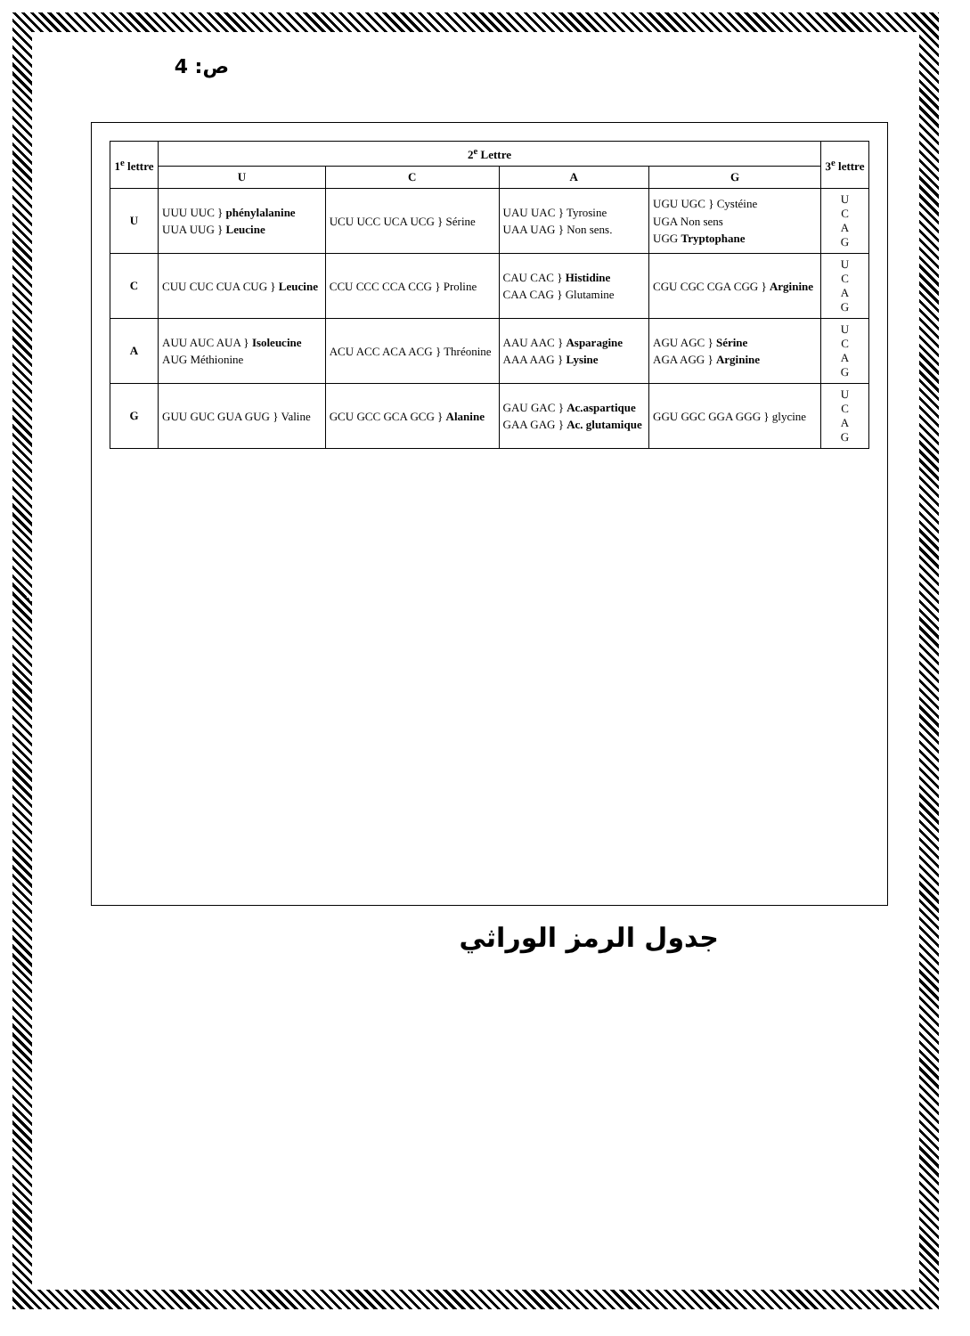ص: 4
| 1<sup>e</sup> lettre | 2<sup>e</sup> Lettre | | | | 3<sup>e</sup> lettre |
| --- | --- | --- | --- | --- | --- |
| | U | C | A | G | |
| U | UUU UUC } phénylalanine UUA UUG } Leucine | UCU UCC UCA UCG } Sérine | UAU UAC } Tyrosine UAA UAG } Non sens. | UGU UGC } Cystéine UGA Non sens UGG Tryptophane | U C A G |
| C | CUU CUC CUA CUG } Leucine | CCU CCC CCA CCG } Proline | CAU CAC } Histidine CAA CAG } Glutamine | CGU CGC CGA CGG } Arginine | U C A G |
| A | AUU AUC AUA } Isoleucine AUG Méthionine | ACU ACC ACA ACG } Thréonine | AAU AAC } Asparagine AAA AAG } Lysine | AGU AGC } Sérine AGA AGG } Arginine | U C A G |
| G | GUU GUC GUA GUG } Valine | GCU GCC GCA GCG } Alanine | GAU GAC } Ac.aspartique GAA GAG } Ac. glutamique | GGU GGC GGA GGG } glycine | U C A G |
جدول الرمز الوراثي